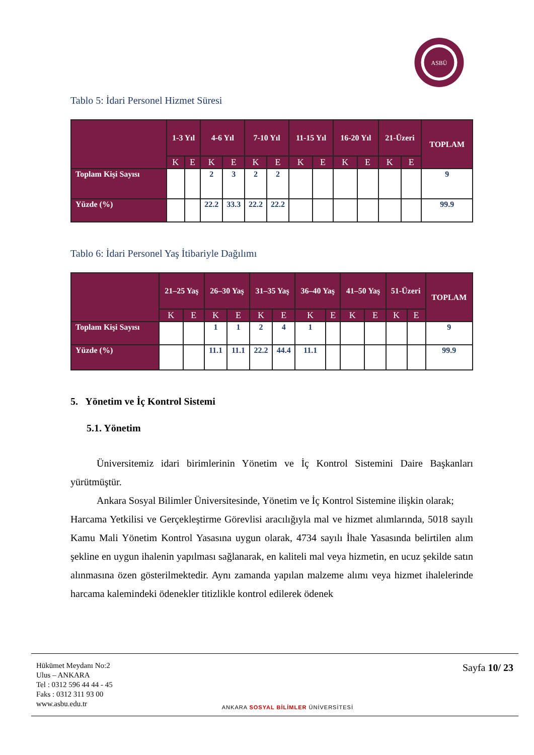ASBÜ
Tablo 5: İdari Personel Hizmet Süresi
| | 1-3 Yıl | | 4-6 Yıl | | 7-10 Yıl | | 11-15 Yıl | | 16-20 Yıl | | 21-Üzeri | | TOPLAM |
| --- | --- | --- | --- | --- | --- | --- | --- | --- | --- | --- | --- | --- | --- |
| | K | E | K | E | K | E | K | E | K | E | K | E | |
| Toplam Kişi Sayısı | | | 2 | 3 | 2 | 2 | | | | | | | 9 |
| Yüzde (%) | | | 22.2 | 33.3 | 22.2 | 22.2 | | | | | | | 99.9 |
Tablo 6: İdari Personel Yaş İtibariyle Dağılımı
| | 21–25 Yaş | | 26–30 Yaş | | 31–35 Yaş | | 36–40 Yaş | | 41–50 Yaş | | 51-Üzeri | | TOPLAM |
| --- | --- | --- | --- | --- | --- | --- | --- | --- | --- | --- | --- | --- | --- |
| | K | E | K | E | K | E | K | E | K | E | K | E | |
| Toplam Kişi Sayısı | | | 1 | 1 | 2 | 4 | 1 | | | | | | 9 |
| Yüzde (%) | | | 11.1 | 11.1 | 22.2 | 44.4 | 11.1 | | | | | | 99.9 |
5. Yönetim ve İç Kontrol Sistemi
5.1. Yönetim
Üniversitemiz idari birimlerinin Yönetim ve İç Kontrol Sistemini Daire Başkanları yürütmüştür.
Ankara Sosyal Bilimler Üniversitesinde, Yönetim ve İç Kontrol Sistemine ilişkin olarak;
Harcama Yetkilisi ve Gerçekleştirme Görevlisi aracılığıyla mal ve hizmet alımlarında, 5018 sayılı Kamu Mali Yönetim Kontrol Yasasına uygun olarak, 4734 sayılı İhale Yasasında belirtilen alım şekline en uygun ihalenin yapılması sağlanarak, en kaliteli mal veya hizmetin, en ucuz şekilde satın alınmasına özen gösterilmektedir. Aynı zamanda yapılan malzeme alımı veya hizmet ihalelerinde harcama kalemindeki ödenekler titizlikle kontrol edilerek ödenek
Hükümet Meydanı No:2
Ulus – ANKARA
Tel : 0312 596 44 44 - 45
Faks : 0312 311 93 00
www.asbu.edu.tr
ANKARA SOSYAL BİLİMLER ÜNİVERSİTESİ
Sayfa 10/ 23